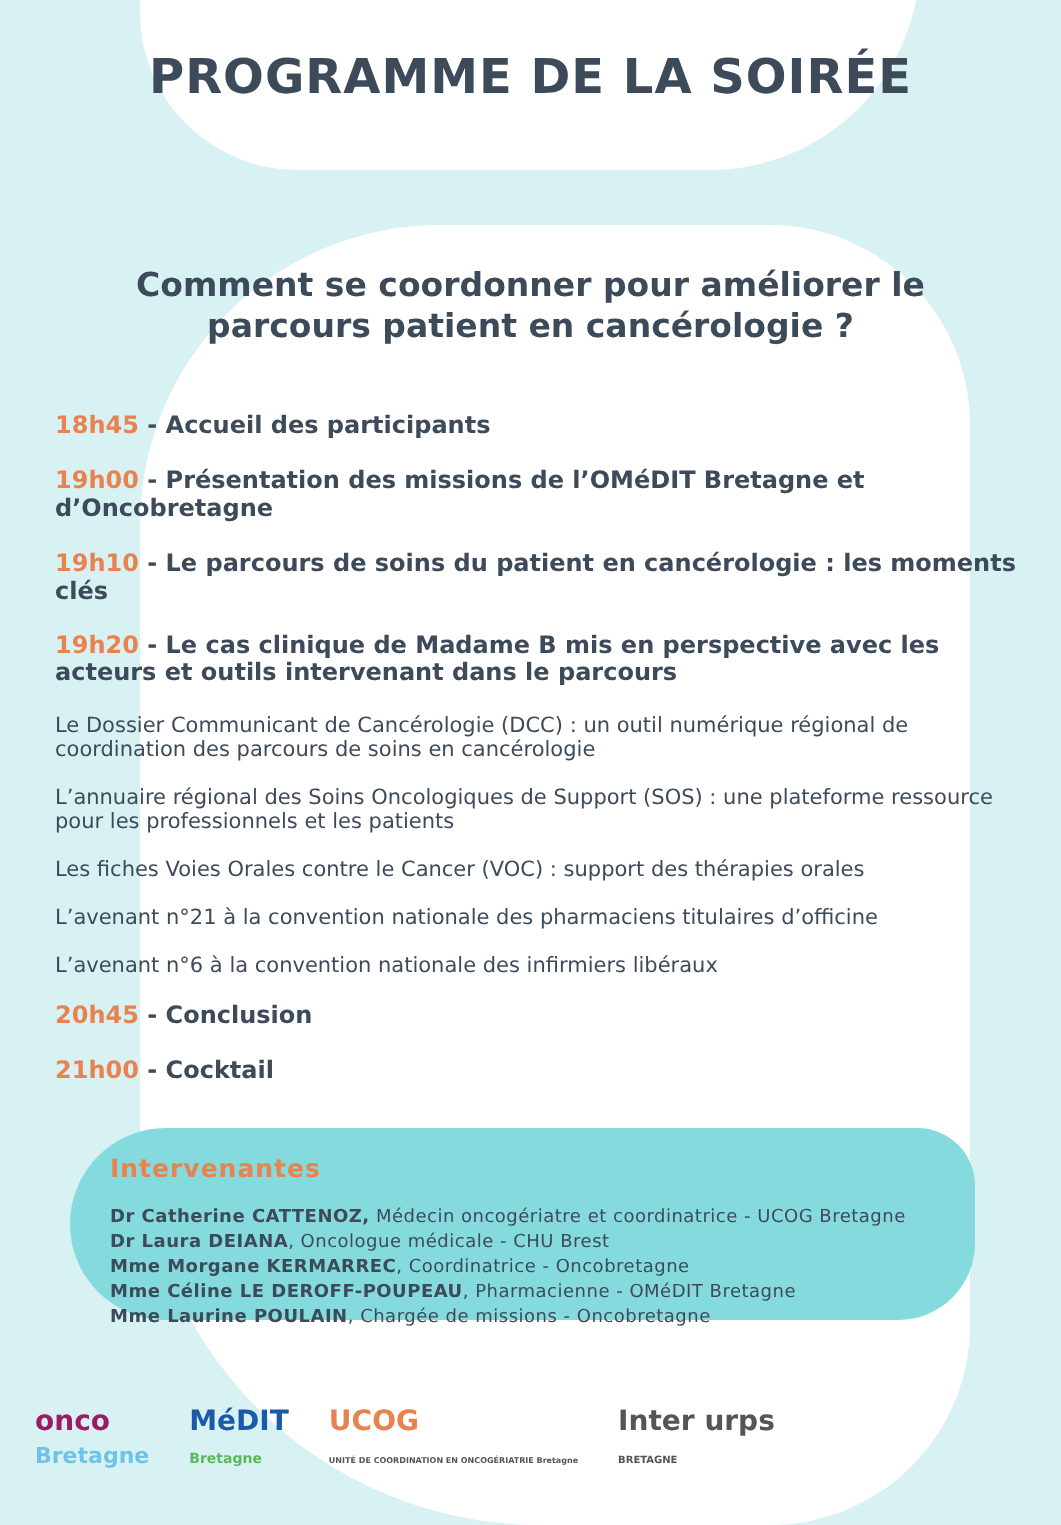PROGRAMME DE LA SOIRÉE
Comment se coordonner pour améliorer le
parcours patient en cancérologie ?
18h45 - Accueil des participants
19h00 - Présentation des missions de l’OMéDIT Bretagne et d’Oncobretagne
19h10 - Le parcours de soins du patient en cancérologie : les moments clés
19h20 - Le cas clinique de Madame B mis en perspective avec les acteurs et outils intervenant dans le parcours
Le Dossier Communicant de Cancérologie (DCC) : un outil numérique régional de coordination des parcours de soins en cancérologie
L’annuaire régional des Soins Oncologiques de Support (SOS) : une plateforme ressource pour les professionnels et les patients
Les fiches Voies Orales contre le Cancer (VOC) : support des thérapies orales
L’avenant n°21 à la convention nationale des pharmaciens titulaires d’officine
L’avenant n°6 à la convention nationale des infirmiers libéraux
20h45 - Conclusion
21h00 - Cocktail
Intervenantes
Dr Catherine CATTENOZ, Médecin oncogériatre et coordinatrice - UCOG Bretagne
Dr Laura DEIANA, Oncologue médicale - CHU Brest
Mme Morgane KERMARREC, Coordinatrice - Oncobretagne
Mme Céline LE DEROFF-POUPEAU, Pharmacienne - OMéDIT Bretagne
Mme Laurine POULAIN, Chargée de missions - Oncobretagne
onco
Bretagne
MéDIT
Bretagne
UCOG
UNITÉ DE COORDINATION EN ONCOGÉRIATRIE Bretagne
Inter urps
BRETAGNE